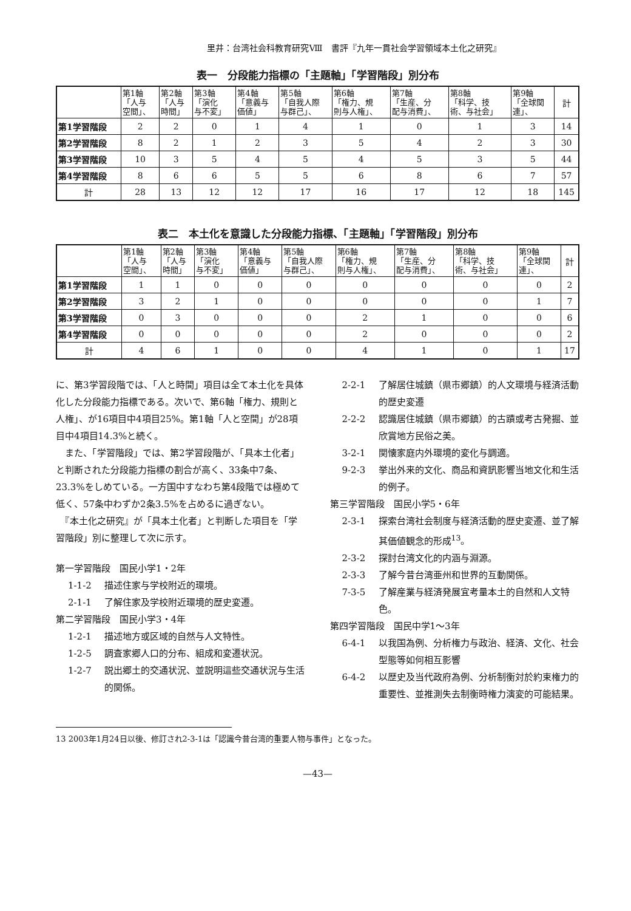里井：台湾社会科教育研究Ⅷ　書評『九年一貫社会学習領域本土化之研究』
表一　分段能力指標の「主題軸」「学習階段」別分布
| | 第1軸 「人与 空間」、 | 第2軸 「人与 時間」 | 第3軸 「演化 与不変」 | 第4軸 「意義与 価値」 | 第5軸 「自我人際 与群己」、 | 第6軸 「権力、規 則与人権」、 | 第7軸 「生産、分 配与消費」、 | 第8軸 「科学、技 術、与社会」 | 第9軸 「全球関 連」、 | 計 |
| --- | --- | --- | --- | --- | --- | --- | --- | --- | --- | --- |
| 第1学習階段 | 2 | 2 | 0 | 1 | 4 | 1 | 0 | 1 | 3 | 14 |
| 第2学習階段 | 8 | 2 | 1 | 2 | 3 | 5 | 4 | 2 | 3 | 30 |
| 第3学習階段 | 10 | 3 | 5 | 4 | 5 | 4 | 5 | 3 | 5 | 44 |
| 第4学習階段 | 8 | 6 | 6 | 5 | 5 | 6 | 8 | 6 | 7 | 57 |
| 計 | 28 | 13 | 12 | 12 | 17 | 16 | 17 | 12 | 18 | 145 |
表二　本土化を意識した分段能力指標、「主題軸」「学習階段」別分布
| | 第1軸 「人与 空間」、 | 第2軸 「人与 時間」 | 第3軸 「演化 与不変」 | 第4軸 「意義与 価値」 | 第5軸 「自我人際 与群己」、 | 第6軸 「権力、規 則与人権」、 | 第7軸 「生産、分 配与消費」、 | 第8軸 「科学、技 術、与社会」 | 第9軸 「全球関 連」、 | 計 |
| --- | --- | --- | --- | --- | --- | --- | --- | --- | --- | --- |
| 第1学習階段 | 1 | 1 | 0 | 0 | 0 | 0 | 0 | 0 | 0 | 2 |
| 第2学習階段 | 3 | 2 | 1 | 0 | 0 | 0 | 0 | 0 | 1 | 7 |
| 第3学習階段 | 0 | 3 | 0 | 0 | 0 | 2 | 1 | 0 | 0 | 6 |
| 第4学習階段 | 0 | 0 | 0 | 0 | 0 | 2 | 0 | 0 | 0 | 2 |
| 計 | 4 | 6 | 1 | 0 | 0 | 4 | 1 | 0 | 1 | 17 |
に、第3学習段階では、「人と時間」項目は全て本土化を具体化した分段能力指標である。次いで、第6軸「権力、規則と人権」、が16項目中4項目25%。第1軸「人と空間」が28項目中4項目14.3%と続く。
　また、「学習階段」では、第2学習段階が、「具本土化者」と判断された分段能力指標の割合が高く、33条中7条、23.3%をしめている。一方国中すなわち第4段階では極めて低く、57条中わずか2条3.5%を占めるに過ぎない。
　『本土化之研究』が「具本土化者」と判断した項目を「学習階段」別に整理して次に示す。
第一学習階段　国民小学1・2年
1-1-2 描述住家与学校附近的環境。
2-1-1 了解住家及学校附近環境的歴史変遷。
第二学習階段　国民小学3・4年
1-2-1 描述地方或区域的自然与人文特性。
1-2-5 調査家郷人口的分布、組成和変遷状況。
1-2-7 説出郷土的交通状況、並説明這些交通状況与生活的関係。
2-2-1 了解居住城鎮（県市郷鎮）的人文環境与経済活動的歴史変遷
2-2-2 認識居住城鎮（県市郷鎮）的古蹟或考古発掘、並欣賞地方民俗之美。
3-2-1 関懐家庭内外環境的変化与調適。
9-2-3 挙出外来的文化、商品和資訊影響当地文化和生活的例子。
第三学習階段　国民小学5・6年
2-3-1 探索台湾社会制度与経済活動的歴史変遷、並了解其価値観念的形成<sup>13</sup>。
2-3-2 探討台湾文化的内涵与淵源。
2-3-3 了解今昔台湾亜州和世界的互動関係。
7-3-5 了解産業与経済発展宜考量本土的自然和人文特色。
第四学習階段　国民中学1～3年
6-4-1 以我国為例、分析権力与政治、経済、文化、社会型態等如何相互影響
6-4-2 以歴史及当代政府為例、分析制衡対於約束権力的重要性、並推測失去制衡時権力演変的可能結果。
13 2003年1月24日以後、修訂され2-3-1は「認識今昔台湾的重要人物与事件」となった。
—43—